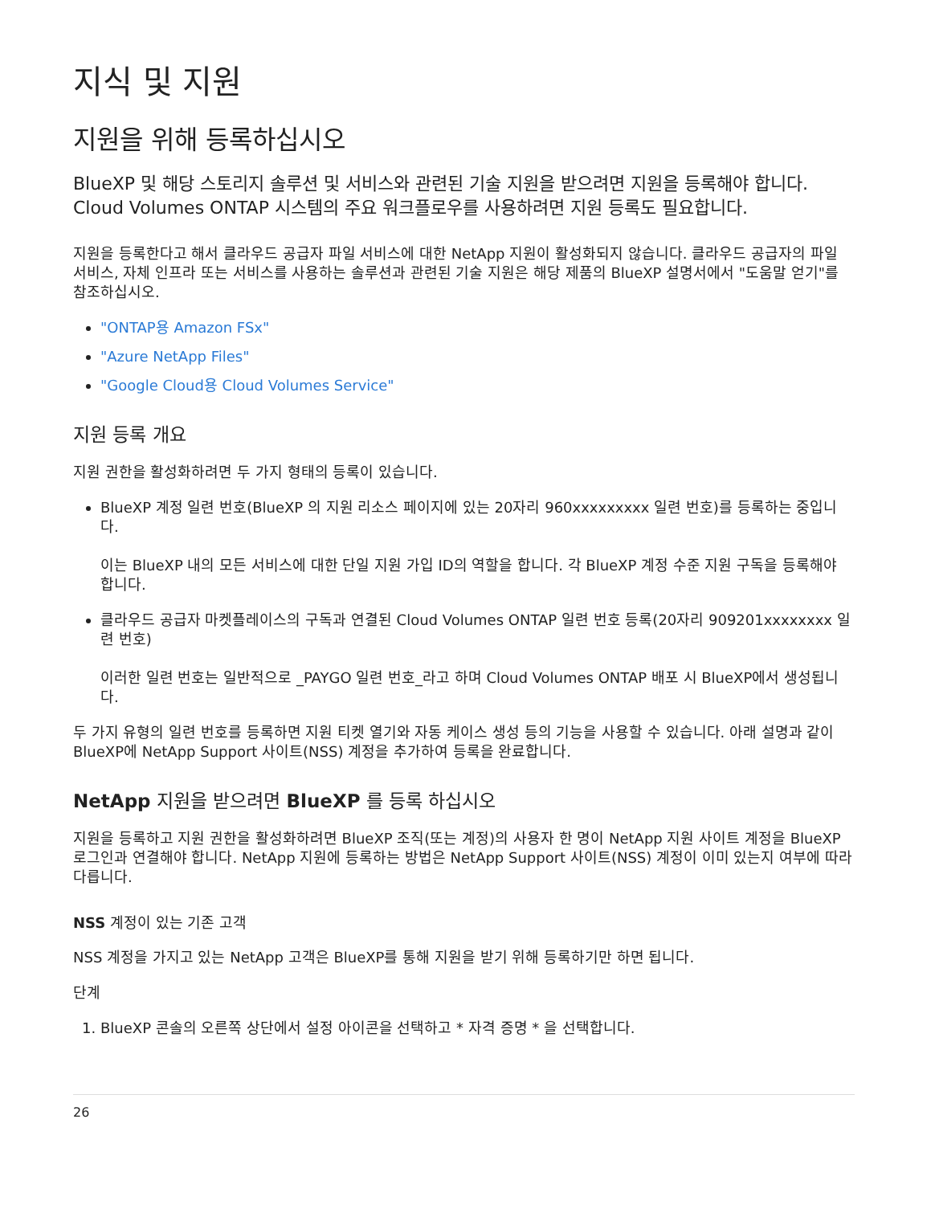지식 및 지원
지원을 위해 등록하십시오
BlueXP 및 해당 스토리지 솔루션 및 서비스와 관련된 기술 지원을 받으려면 지원을 등록해야 합니다. Cloud Volumes ONTAP 시스템의 주요 워크플로우를 사용하려면 지원 등록도 필요합니다.
지원을 등록한다고 해서 클라우드 공급자 파일 서비스에 대한 NetApp 지원이 활성화되지 않습니다. 클라우드 공급자의 파일 서비스, 자체 인프라 또는 서비스를 사용하는 솔루션과 관련된 기술 지원은 해당 제품의 BlueXP 설명서에서 "도움말 얻기"를 참조하십시오.
"ONTAP용 Amazon FSx"
"Azure NetApp Files"
"Google Cloud용 Cloud Volumes Service"
지원 등록 개요
지원 권한을 활성화하려면 두 가지 형태의 등록이 있습니다.
BlueXP 계정 일련 번호(BlueXP 의 지원 리소스 페이지에 있는 20자리 960xxxxxxxxx 일련 번호)를 등록하는 중입니다.
이는 BlueXP 내의 모든 서비스에 대한 단일 지원 가입 ID의 역할을 합니다. 각 BlueXP 계정 수준 지원 구독을 등록해야 합니다.
클라우드 공급자 마켓플레이스의 구독과 연결된 Cloud Volumes ONTAP 일련 번호 등록(20자리 909201xxxxxxxx 일련 번호)
이러한 일련 번호는 일반적으로 _PAYGO 일련 번호_라고 하며 Cloud Volumes ONTAP 배포 시 BlueXP에서 생성됩니다.
두 가지 유형의 일련 번호를 등록하면 지원 티켓 열기와 자동 케이스 생성 등의 기능을 사용할 수 있습니다. 아래 설명과 같이 BlueXP에 NetApp Support 사이트(NSS) 계정을 추가하여 등록을 완료합니다.
NetApp 지원을 받으려면 BlueXP 를 등록 하십시오
지원을 등록하고 지원 권한을 활성화하려면 BlueXP 조직(또는 계정)의 사용자 한 명이 NetApp 지원 사이트 계정을 BlueXP 로그인과 연결해야 합니다. NetApp 지원에 등록하는 방법은 NetApp Support 사이트(NSS) 계정이 이미 있는지 여부에 따라 다릅니다.
NSS 계정이 있는 기존 고객
NSS 계정을 가지고 있는 NetApp 고객은 BlueXP를 통해 지원을 받기 위해 등록하기만 하면 됩니다.
단계
1. BlueXP 콘솔의 오른쪽 상단에서 설정 아이콘을 선택하고 * 자격 증명 * 을 선택합니다.
26